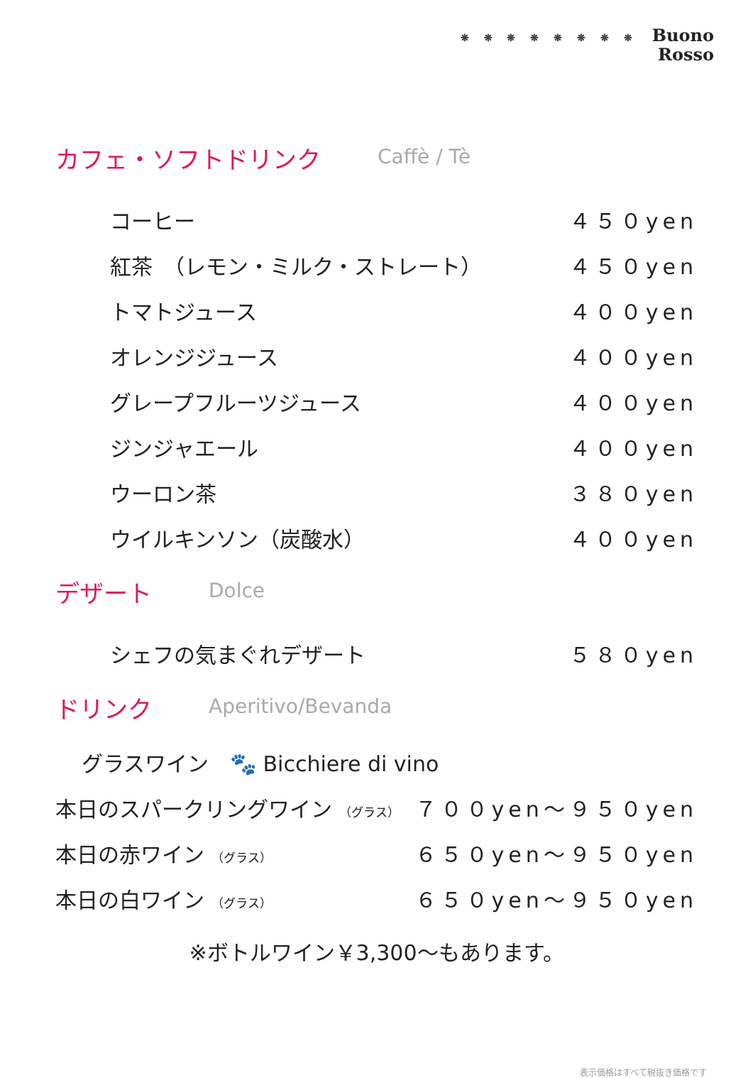❋ ❋ ❋ ❋ ❋ ❋ ❋ ❋ Buono
Rosso
カフェ・ソフトドリンク Caffè / Tè
| コーヒー | ４５０yen |
| 紅茶 （レモン・ミルク・ストレート） | ４５０yen |
| トマトジュース | ４００yen |
| オレンジジュース | ４００yen |
| グレープフルーツジュース | ４００yen |
| ジンジャエール | ４００yen |
| ウーロン茶 | ３８０yen |
| ウイルキンソン（炭酸水） | ４００yen |
デザート Dolce
| シェフの気まぐれデザート | ５８０yen |
ドリンク Aperitivo/Bevanda
グラスワイン　🐾 Bicchiere di vino
| 本日のスパークリングワイン （グラス） | ７００yen～９５０yen |
| 本日の赤ワイン （グラス） | ６５０yen～９５０yen |
| 本日の白ワイン （グラス） | ６５０yen～９５０yen |
※ボトルワイン￥3,300～もあります。
表示価格はすべて税抜き価格です